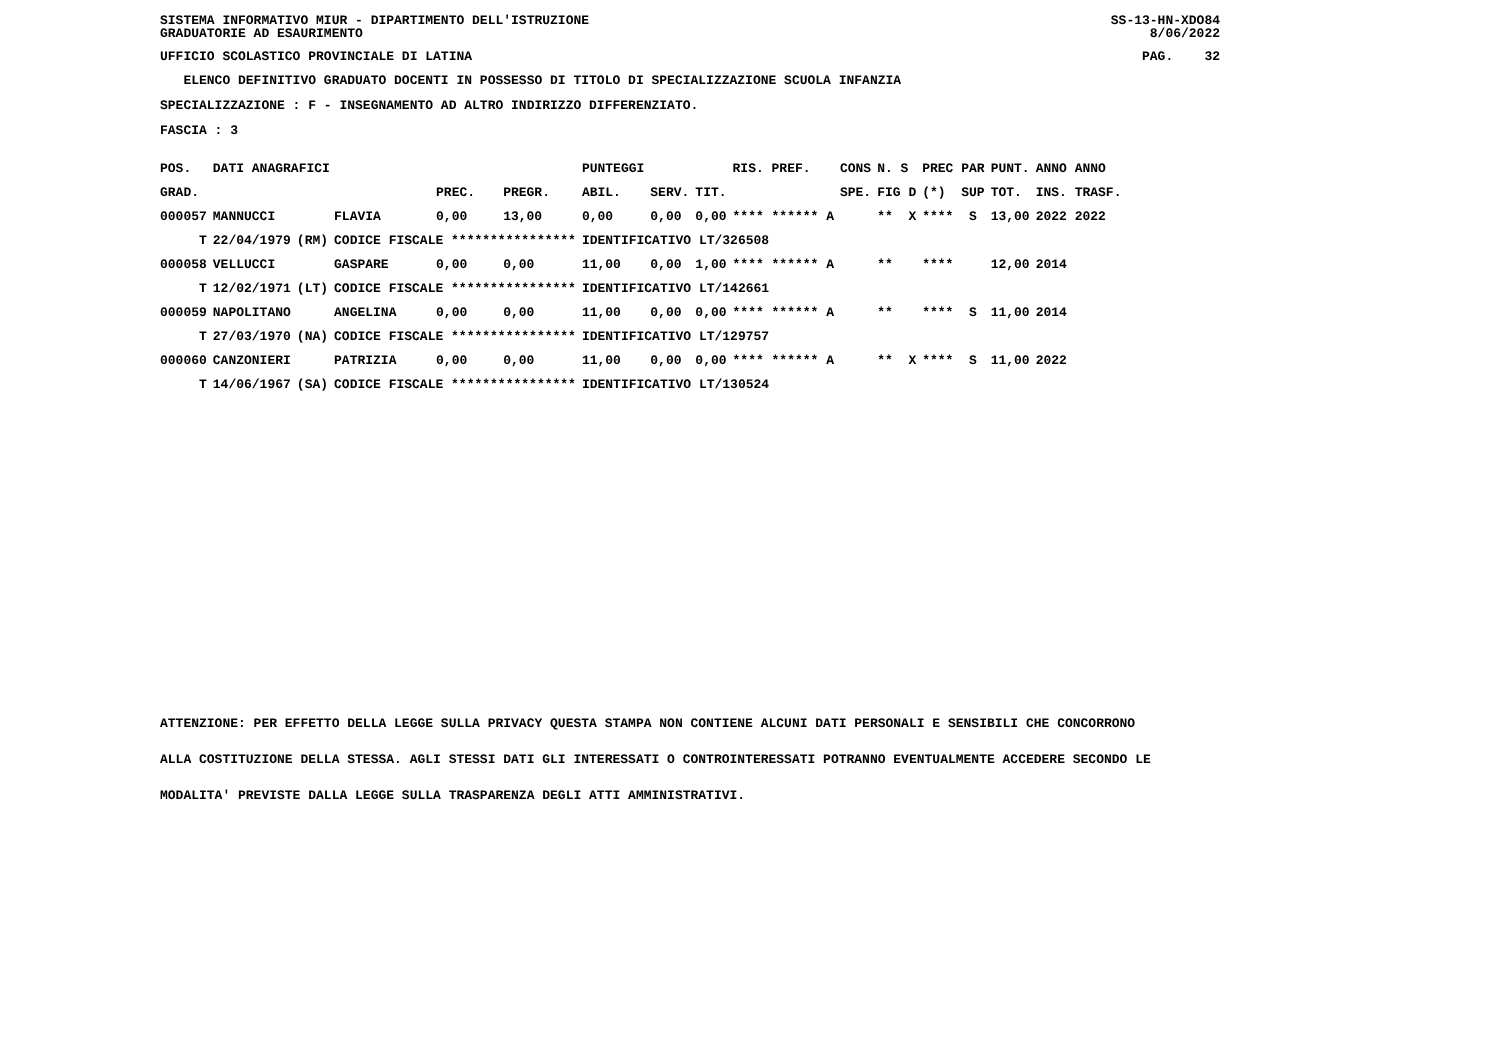SISTEMA INFORMATIVO MIUR - DIPARTIMENTO DELL'ISTRUZIONE
GRADUATORIE AD ESAURIMENTO
SS-13-HN-XDO84
8/06/2022
UFFICIO SCOLASTICO PROVINCIALE DI LATINA
PAG. 32
ELENCO DEFINITIVO GRADUATO DOCENTI IN POSSESSO DI TITOLO DI SPECIALIZZAZIONE SCUOLA INFANZIA
SPECIALIZZAZIONE : F - INSEGNAMENTO AD ALTRO INDIRIZZO DIFFERENZIATO.
FASCIA : 3
| POS. | DATI ANAGRAFICI | | | | | PUNTEGGI | | | RIS. PREF. | CONS | N. S | PREC PAR | PUNT. | ANNO ANNO |
| --- | --- | --- | --- | --- | --- | --- | --- | --- | --- | --- | --- | --- | --- | --- |
| GRAD. | | | | PREC. | PREGR. | ABIL. | SERV. | TIT. | | SPE. | FIG D | (*) SUP | TOT. | INS. TRASF. |
| 000057 | MANNUCCI | | FLAVIA | 0,00 | 13,00 | 0,00 | 0,00 | 0,00 | **** ****** A | | ** X | **** S | 13,00 | 2022 2022 |
| T | 22/04/1979 | (RM) | CODICE FISCALE **************** | | | IDENTIFICATIVO LT/326508 | | | | | | | | |
| 000058 | VELLUCCI | | GASPARE | 0,00 | 0,00 | 11,00 | 0,00 | 1,00 | **** ****** A | | ** | **** | 12,00 | 2014 |
| T | 12/02/1971 | (LT) | CODICE FISCALE **************** | | | IDENTIFICATIVO LT/142661 | | | | | | | | |
| 000059 | NAPOLITANO | | ANGELINA | 0,00 | 0,00 | 11,00 | 0,00 | 0,00 | **** ****** A | | ** | **** S | 11,00 | 2014 |
| T | 27/03/1970 | (NA) | CODICE FISCALE **************** | | | IDENTIFICATIVO LT/129757 | | | | | | | | |
| 000060 | CANZONIERI | | PATRIZIA | 0,00 | 0,00 | 11,00 | 0,00 | 0,00 | **** ****** A | | ** X | **** S | 11,00 | 2022 |
| T | 14/06/1967 | (SA) | CODICE FISCALE **************** | | | IDENTIFICATIVO LT/130524 | | | | | | | | |
ATTENZIONE: PER EFFETTO DELLA LEGGE SULLA PRIVACY QUESTA STAMPA NON CONTIENE ALCUNI DATI PERSONALI E SENSIBILI CHE CONCORRONO
ALLA COSTITUZIONE DELLA STESSA. AGLI STESSI DATI GLI INTERESSATI O CONTROINTERESSATI POTRANNO EVENTUALMENTE ACCEDERE SECONDO LE
MODALITA' PREVISTE DALLA LEGGE SULLA TRASPARENZA DEGLI ATTI AMMINISTRATIVI.